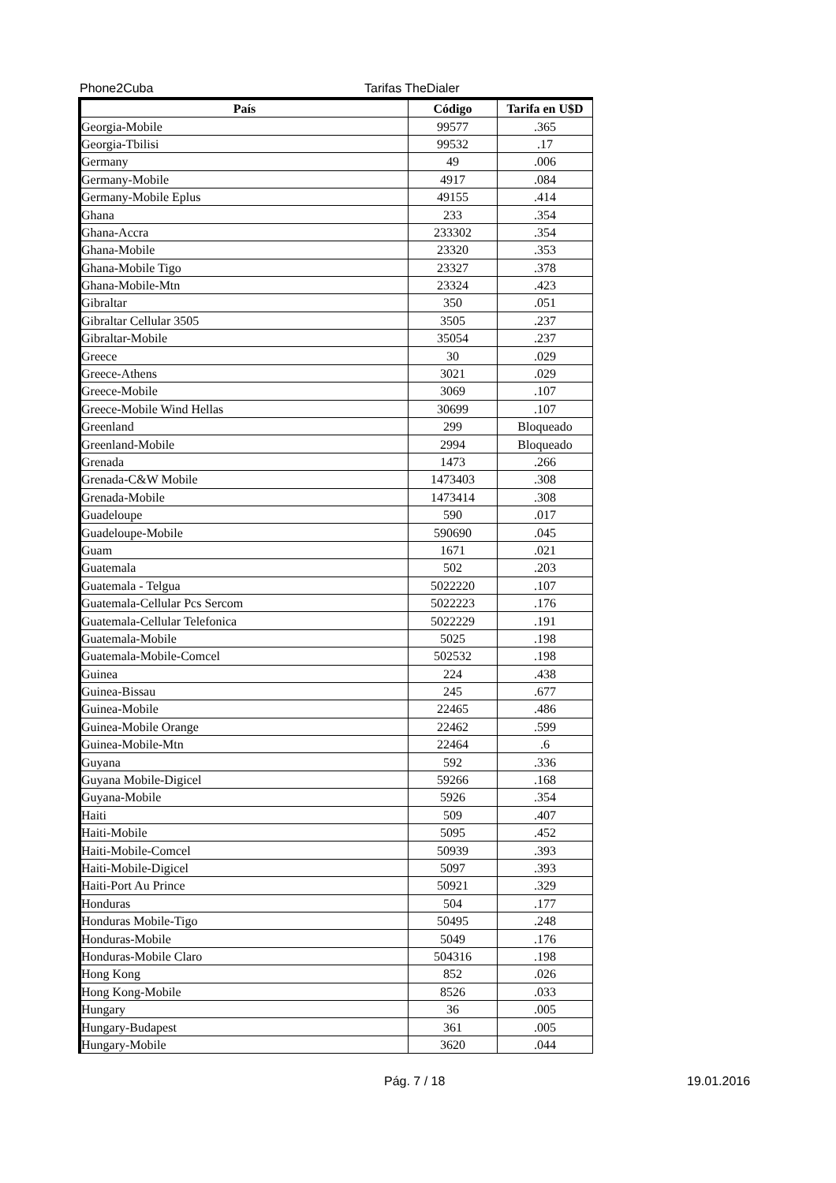Phone2Cuba Tarifas TheDialer
| País | Código | Tarifa en U$D |
| --- | --- | --- |
| Georgia-Mobile | 99577 | .365 |
| Georgia-Tbilisi | 99532 | .17 |
| Germany | 49 | .006 |
| Germany-Mobile | 4917 | .084 |
| Germany-Mobile Eplus | 49155 | .414 |
| Ghana | 233 | .354 |
| Ghana-Accra | 233302 | .354 |
| Ghana-Mobile | 23320 | .353 |
| Ghana-Mobile Tigo | 23327 | .378 |
| Ghana-Mobile-Mtn | 23324 | .423 |
| Gibraltar | 350 | .051 |
| Gibraltar Cellular 3505 | 3505 | .237 |
| Gibraltar-Mobile | 35054 | .237 |
| Greece | 30 | .029 |
| Greece-Athens | 3021 | .029 |
| Greece-Mobile | 3069 | .107 |
| Greece-Mobile Wind Hellas | 30699 | .107 |
| Greenland | 299 | Bloqueado |
| Greenland-Mobile | 2994 | Bloqueado |
| Grenada | 1473 | .266 |
| Grenada-C&W Mobile | 1473403 | .308 |
| Grenada-Mobile | 1473414 | .308 |
| Guadeloupe | 590 | .017 |
| Guadeloupe-Mobile | 590690 | .045 |
| Guam | 1671 | .021 |
| Guatemala | 502 | .203 |
| Guatemala - Telgua | 5022220 | .107 |
| Guatemala-Cellular Pcs Sercom | 5022223 | .176 |
| Guatemala-Cellular Telefonica | 5022229 | .191 |
| Guatemala-Mobile | 5025 | .198 |
| Guatemala-Mobile-Comcel | 502532 | .198 |
| Guinea | 224 | .438 |
| Guinea-Bissau | 245 | .677 |
| Guinea-Mobile | 22465 | .486 |
| Guinea-Mobile Orange | 22462 | .599 |
| Guinea-Mobile-Mtn | 22464 | .6 |
| Guyana | 592 | .336 |
| Guyana Mobile-Digicel | 59266 | .168 |
| Guyana-Mobile | 5926 | .354 |
| Haiti | 509 | .407 |
| Haiti-Mobile | 5095 | .452 |
| Haiti-Mobile-Comcel | 50939 | .393 |
| Haiti-Mobile-Digicel | 5097 | .393 |
| Haiti-Port Au Prince | 50921 | .329 |
| Honduras | 504 | .177 |
| Honduras Mobile-Tigo | 50495 | .248 |
| Honduras-Mobile | 5049 | .176 |
| Honduras-Mobile Claro | 504316 | .198 |
| Hong Kong | 852 | .026 |
| Hong Kong-Mobile | 8526 | .033 |
| Hungary | 36 | .005 |
| Hungary-Budapest | 361 | .005 |
| Hungary-Mobile | 3620 | .044 |
Pág. 7 / 18 19.01.2016